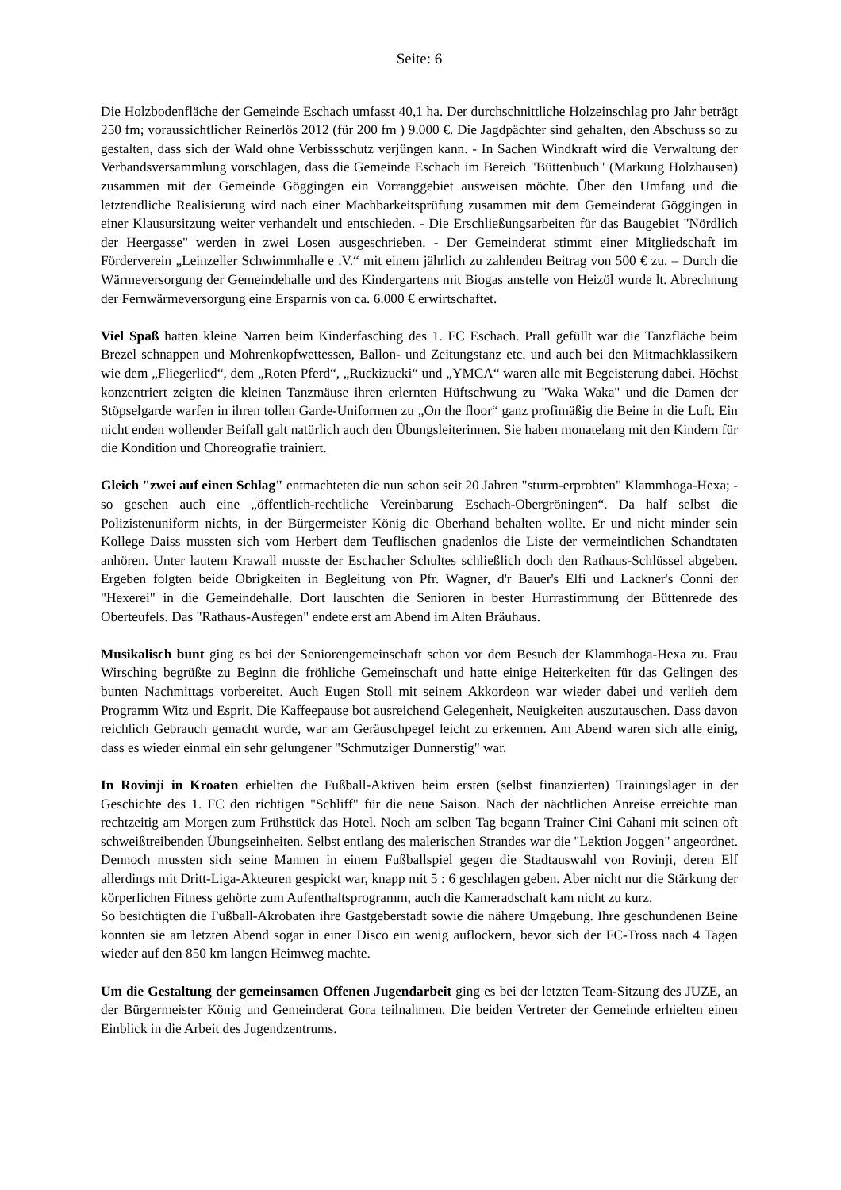Seite: 6
Die Holzbodenfläche der Gemeinde Eschach umfasst 40,1 ha. Der durchschnittliche Holzeinschlag pro Jahr beträgt 250 fm; voraussichtlicher Reinerlös 2012 (für 200 fm ) 9.000 €. Die Jagdpächter sind gehalten, den Abschuss so zu gestalten, dass sich der Wald ohne Verbissschutz verjüngen kann. - In Sachen Windkraft wird die Verwaltung der Verbandsversammlung vorschlagen, dass die Gemeinde Eschach im Bereich "Büttenbuch" (Markung Holzhausen) zusammen mit der Gemeinde Göggingen ein Vorranggebiet ausweisen möchte. Über den Umfang und die letztendliche Realisierung wird nach einer Machbarkeitsprüfung zusammen mit dem Gemeinderat Göggingen in einer Klausursitzung weiter verhandelt und entschieden. - Die Erschließungsarbeiten für das Baugebiet "Nördlich der Heergasse" werden in zwei Losen ausgeschrieben. - Der Gemeinderat stimmt einer Mitgliedschaft im Förderverein „Leinzeller Schwimmhalle e .V.“ mit einem jährlich zu zahlenden Beitrag von 500 € zu. – Durch die Wärmeversorgung der Gemeindehalle und des Kindergartens mit Biogas anstelle von Heizöl wurde lt. Abrechnung der Fernwärmeversorgung eine Ersparnis von ca. 6.000 € erwirtschaftet.
Viel Spaß hatten kleine Narren beim Kinderfasching des 1. FC Eschach. Prall gefüllt war die Tanzfläche beim Brezel schnappen und Mohrenkopfwettessen, Ballon- und Zeitungstanz etc. und auch bei den Mitmachklassikern wie dem „Fliegerlied“, dem „Roten Pferd“, „Ruckizucki“ und „YMCA“ waren alle mit Begeisterung dabei. Höchst konzentriert zeigten die kleinen Tanzmäuse ihren erlernten Hüftschwung zu "Waka Waka" und die Damen der Stöpselgarde warfen in ihren tollen Garde-Uniformen zu „On the floor“ ganz profimäßig die Beine in die Luft. Ein nicht enden wollender Beifall galt natürlich auch den Übungsleiterinnen. Sie haben monatelang mit den Kindern für die Kondition und Choreografie trainiert.
Gleich "zwei auf einen Schlag" entmachteten die nun schon seit 20 Jahren "sturm-erprobten" Klammhoga-Hexa; - so gesehen auch eine „öffentlich-rechtliche Vereinbarung Eschach-Obergröningen“. Da half selbst die Polizistenuniform nichts, in der Bürgermeister König die Oberhand behalten wollte. Er und nicht minder sein Kollege Daiss mussten sich vom Herbert dem Teuflischen gnadenlos die Liste der vermeintlichen Schandtaten anhören. Unter lautem Krawall musste der Eschacher Schultes schließlich doch den Rathaus-Schlüssel abgeben. Ergeben folgten beide Obrigkeiten in Begleitung von Pfr. Wagner, d'r Bauer's Elfi und Lackner's Conni der "Hexerei" in die Gemeindehalle. Dort lauschten die Senioren in bester Hurrastimmung der Büttenrede des Oberteufels. Das "Rathaus-Ausfegen" endete erst am Abend im Alten Bräuhaus.
Musikalisch bunt ging es bei der Seniorengemeinschaft schon vor dem Besuch der Klammhoga-Hexa zu. Frau Wirsching begrüßte zu Beginn die fröhliche Gemeinschaft und hatte einige Heiterkeiten für das Gelingen des bunten Nachmittags vorbereitet. Auch Eugen Stoll mit seinem Akkordeon war wieder dabei und verlieh dem Programm Witz und Esprit. Die Kaffeepause bot ausreichend Gelegenheit, Neuigkeiten auszutauschen. Dass davon reichlich Gebrauch gemacht wurde, war am Geräuschpegel leicht zu erkennen. Am Abend waren sich alle einig, dass es wieder einmal ein sehr gelungener "Schmutziger Dunnerstig" war.
In Rovinji in Kroaten erhielten die Fußball-Aktiven beim ersten (selbst finanzierten) Trainingslager in der Geschichte des 1. FC den richtigen "Schliff" für die neue Saison. Nach der nächtlichen Anreise erreichte man rechtzeitig am Morgen zum Frühstück das Hotel. Noch am selben Tag begann Trainer Cini Cahani mit seinen oft schweißtreibenden Übungseinheiten. Selbst entlang des malerischen Strandes war die "Lektion Joggen" angeordnet. Dennoch mussten sich seine Mannen in einem Fußballspiel gegen die Stadtauswahl von Rovinji, deren Elf allerdings mit Dritt-Liga-Akteuren gespickt war, knapp mit 5 : 6 geschlagen geben. Aber nicht nur die Stärkung der körperlichen Fitness gehörte zum Aufenthaltsprogramm, auch die Kameradschaft kam nicht zu kurz.
So besichtigten die Fußball-Akrobaten ihre Gastgeberstadt sowie die nähere Umgebung. Ihre geschundenen Beine konnten sie am letzten Abend sogar in einer Disco ein wenig auflockern, bevor sich der FC-Tross nach 4 Tagen wieder auf den 850 km langen Heimweg machte.
Um die Gestaltung der gemeinsamen Offenen Jugendarbeit ging es bei der letzten Team-Sitzung des JUZE, an der Bürgermeister König und Gemeinderat Gora teilnahmen. Die beiden Vertreter der Gemeinde erhielten einen Einblick in die Arbeit des Jugendzentrums.